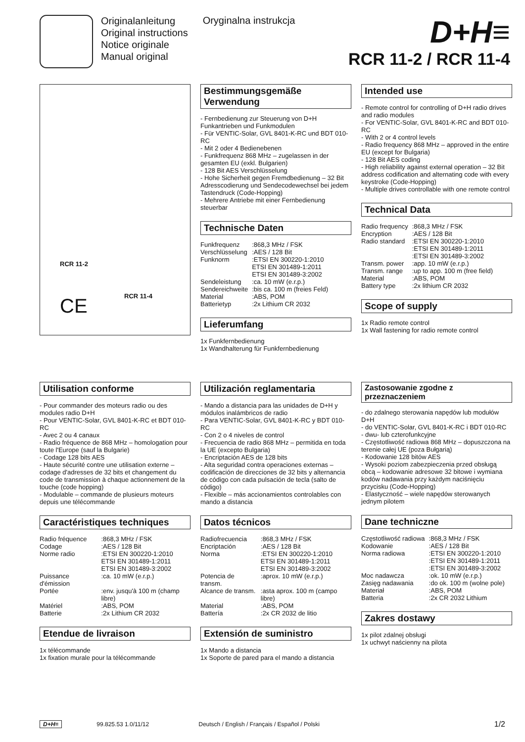Originalanleitung
Original instructions
Notice originale
Manual original
Oryginalna instrukcja
D+H≡
RCR 11-2 / RCR 11-4
RCR 11-2
RCR 11-4
CE
Bestimmungsgemäße Verwendung
- Fernbedienung zur Steuerung von D+H Funkantrieben und Funkmodulen
- Für VENTIC-Solar, GVL 8401-K-RC und BDT 010-RC
- Mit 2 oder 4 Bedienebenen
- Funkfrequenz 868 MHz – zugelassen in der gesamten EU (exkl. Bulgarien)
- 128 Bit AES Verschlüsselung
- Hohe Sicherheit gegen Fremdbedienung – 32 Bit Adresscodierung und Sendecodewechsel bei jedem Tastendruck (Code-Hopping)
- Mehrere Antriebe mit einer Fernbedienung steuerbar
Technische Daten
| Funkfrequenz | :868,3 MHz / FSK |
| Verschlüsselung | :AES / 128 Bit |
| Funknorm | :ETSI EN 300220-1:2010 ETSI EN 301489-1:2011 ETSI EN 301489-3:2002 |
| Sendeleistung | :ca. 10 mW (e.r.p.) |
| Sendereichweite | :bis ca. 100 m (freies Feld) |
| Material | :ABS, POM |
| Batterietyp | :2x Lithium CR 2032 |
Lieferumfang
1x Funkfernbedienung
1x Wandhalterung für Funkfernbedienung
Intended use
- Remote control for controlling of D+H radio drives and radio modules
- For VENTIC-Solar, GVL 8401-K-RC and BDT 010-RC
- With 2 or 4 control levels
- Radio frequency 868 MHz – approved in the entire EU (except for Bulgaria)
- 128 Bit AES coding
- High reliability against external operation – 32 Bit address codification and alternating code with every keystroke (Code-Hopping)
- Multiple drives controllable with one remote control
Technical Data
| Radio frequency | :868,3 MHz / FSK |
| Encryption | :AES / 128 Bit |
| Radio standard | :ETSI EN 300220-1:2010 :ETSI EN 301489-1:2011 :ETSI EN 301489-3:2002 |
| Transm. power | :app. 10 mW (e.r.p.) |
| Transm. range | :up to app. 100 m (free field) |
| Material | :ABS, POM |
| Battery type | :2x lithium CR 2032 |
Scope of supply
1x Radio remote control
1x Wall fastening for radio remote control
Utilisation conforme
- Pour commander des moteurs radio ou des modules radio D+H
- Pour VENTIC-Solar, GVL 8401-K-RC et BDT 010-RC
- Avec 2 ou 4 canaux
- Radio fréquence de 868 MHz – homologation pour toute l'Europe (sauf la Bulgarie)
- Codage 128 bits AES
- Haute sécurité contre une utilisation externe – codage d'adresses de 32 bits et changement du code de transmission à chaque actionnement de la touche (code hopping)
- Modulable – commande de plusieurs moteurs depuis une télécommande
Caractéristiques techniques
| Radio fréquence | :868,3 MHz / FSK |
| Codage | :AES / 128 Bit |
| Norme radio | :ETSI EN 300220-1:2010 ETSI EN 301489-1:2011 ETSI EN 301489-3:2002 |
| Puissance d'émission | :ca. 10 mW (e.r.p.) |
| Portée | :env. jusqu'à 100 m (champ libre) |
| Matériel | :ABS, POM |
| Batterie | :2x Lithium CR 2032 |
Etendue de livraison
1x télécommande
1x fixation murale pour la télécommande
Utilización reglamentaria
- Mando a distancia para las unidades de D+H y módulos inalámbricos de radio
- Para VENTIC-Solar, GVL 8401-K-RC y BDT 010-RC
- Con 2 o 4 niveles de control
- Frecuencia de radio 868 MHz – permitida en toda la UE (excepto Bulgaria)
- Encriptación AES de 128 bits
- Alta seguridad contra operaciones externas – codificación de direcciones de 32 bits y alternancia de código con cada pulsación de tecla (salto de código)
- Flexible – más accionamientos controlables con mando a distancia
Datos técnicos
| Radiofrecuencia | :868,3 MHz / FSK |
| Encriptación | :AES / 128 Bit |
| Norma | :ETSI EN 300220-1:2010 ETSI EN 301489-1:2011 ETSI EN 301489-3:2002 |
| Potencia de transm. | :aprox. 10 mW (e.r.p.) |
| Alcance de transm. | :asta aprox. 100 m (campo libre) |
| Material | :ABS, POM |
| Battería | :2x CR 2032 de litio |
Extensión de suministro
1x Mando a distancia
1x Soporte de pared para el mando a distancia
Zastosowanie zgodne z przeznaczeniem
- do zdalnego sterowania napędów lub modułów D+H
- do VENTIC-Solar, GVL 8401-K-RC i BDT 010-RC
- dwu- lub czterofunkcyjne
- Częstotliwość radiowa 868 MHz – dopuszczona na terenie całej UE (poza Bułgarią)
- Kodowanie 128 bitów AES
- Wysoki poziom zabezpieczenia przed obsługą obcą – kodowanie adresowe 32 bitowe i wymiana kodów nadawania przy każdym naciśnięciu przycisku (Code-Hopping)
- Elastyczność – wiele napędów sterowanych jednym pilotem
Dane techniczne
| Częstotliwość radiowa | :868,3 MHz / FSK |
| Kodowanie | :AES / 128 Bit |
| Norma radiowa | :ETSI EN 300220-1:2010 :ETSI EN 301489-1:2011 :ETSI EN 301489-3:2002 |
| Moc nadawcza | :ok. 10 mW (e.r.p.) |
| Zasięg nadawania | :do ok. 100 m (wolne pole) |
| Materiał | :ABS, POM |
| Batteria | :2x CR 2032 Lithium |
Zakres dostawy
1x pilot zdalnej obsługi
1x uchwyt naścienny na pilota
D+H≡ 99.825.53 1.0/11/12 Deutsch / English / Français / Español / Polski 1/2